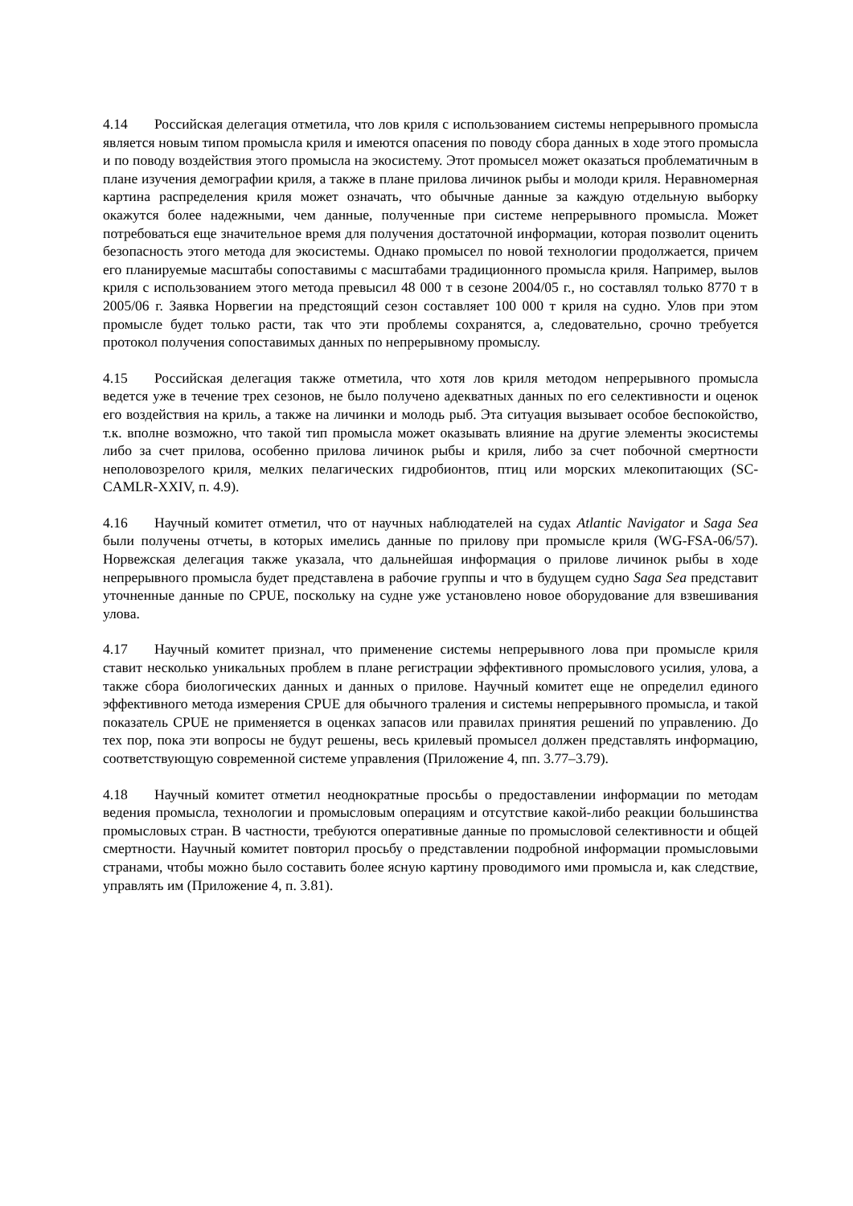4.14 Российская делегация отметила, что лов криля с использованием системы непрерывного промысла является новым типом промысла криля и имеются опасения по поводу сбора данных в ходе этого промысла и по поводу воздействия этого промысла на экосистему. Этот промысел может оказаться проблематичным в плане изучения демографии криля, а также в плане прилова личинок рыбы и молоди криля. Неравномерная картина распределения криля может означать, что обычные данные за каждую отдельную выборку окажутся более надежными, чем данные, полученные при системе непрерывного промысла. Может потребоваться еще значительное время для получения достаточной информации, которая позволит оценить безопасность этого метода для экосистемы. Однако промысел по новой технологии продолжается, причем его планируемые масштабы сопоставимы с масштабами традиционного промысла криля. Например, вылов криля с использованием этого метода превысил 48 000 т в сезоне 2004/05 г., но составлял только 8770 т в 2005/06 г. Заявка Норвегии на предстоящий сезон составляет 100 000 т криля на судно. Улов при этом промысле будет только расти, так что эти проблемы сохранятся, а, следовательно, срочно требуется протокол получения сопоставимых данных по непрерывному промыслу.
4.15 Российская делегация также отметила, что хотя лов криля методом непрерывного промысла ведется уже в течение трех сезонов, не было получено адекватных данных по его селективности и оценок его воздействия на криль, а также на личинки и молодь рыб. Эта ситуация вызывает особое беспокойство, т.к. вполне возможно, что такой тип промысла может оказывать влияние на другие элементы экосистемы либо за счет прилова, особенно прилова личинок рыбы и криля, либо за счет побочной смертности неполовозрелого криля, мелких пелагических гидробионтов, птиц или морских млекопитающих (SC-CAMLR-XXIV, п. 4.9).
4.16 Научный комитет отметил, что от научных наблюдателей на судах Atlantic Navigator и Saga Sea были получены отчеты, в которых имелись данные по прилову при промысле криля (WG-FSA-06/57). Норвежская делегация также указала, что дальнейшая информация о прилове личинок рыбы в ходе непрерывного промысла будет представлена в рабочие группы и что в будущем судно Saga Sea представит уточненные данные по CPUE, поскольку на судне уже установлено новое оборудование для взвешивания улова.
4.17 Научный комитет признал, что применение системы непрерывного лова при промысле криля ставит несколько уникальных проблем в плане регистрации эффективного промыслового усилия, улова, а также сбора биологических данных и данных о прилове. Научный комитет еще не определил единого эффективного метода измерения CPUE для обычного траления и системы непрерывного промысла, и такой показатель CPUE не применяется в оценках запасов или правилах принятия решений по управлению. До тех пор, пока эти вопросы не будут решены, весь крилевый промысел должен представлять информацию, соответствующую современной системе управления (Приложение 4, пп. 3.77–3.79).
4.18 Научный комитет отметил неоднократные просьбы о предоставлении информации по методам ведения промысла, технологии и промысловым операциям и отсутствие какой-либо реакции большинства промысловых стран. В частности, требуются оперативные данные по промысловой селективности и общей смертности. Научный комитет повторил просьбу о представлении подробной информации промысловыми странами, чтобы можно было составить более ясную картину проводимого ими промысла и, как следствие, управлять им (Приложение 4, п. 3.81).